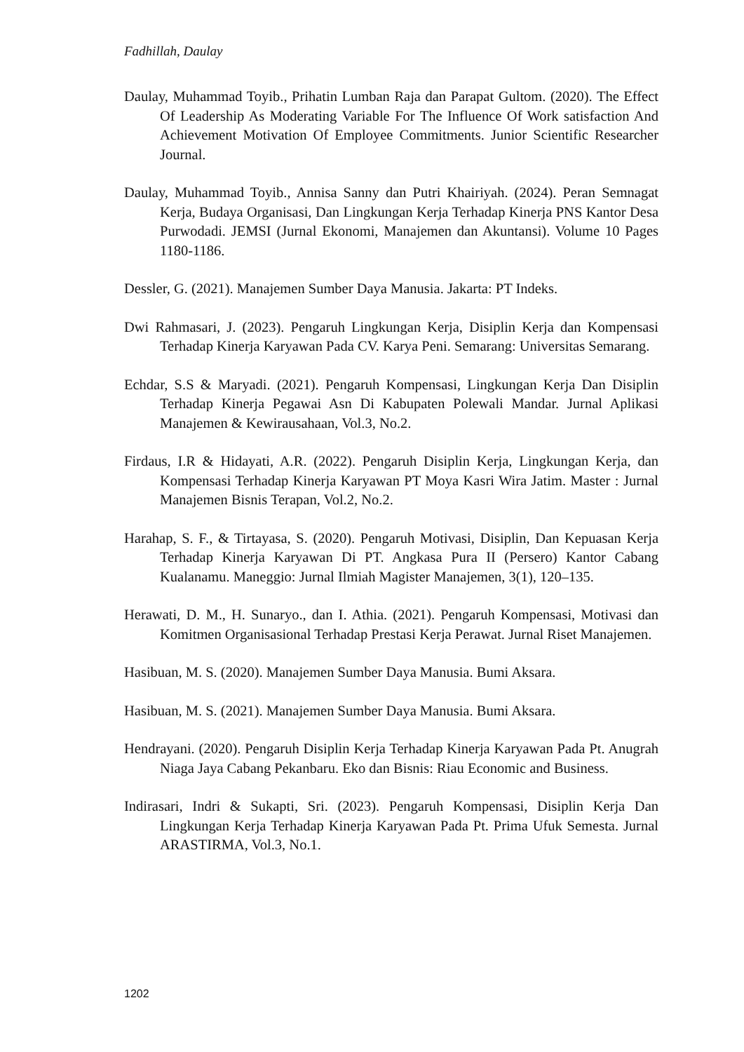Fadhillah, Daulay
Daulay, Muhammad Toyib., Prihatin Lumban Raja dan Parapat Gultom. (2020). The Effect Of Leadership As Moderating Variable For The Influence Of Work satisfaction And Achievement Motivation Of Employee Commitments. Junior Scientific Researcher Journal.
Daulay, Muhammad Toyib., Annisa Sanny dan Putri Khairiyah. (2024). Peran Semnagat Kerja, Budaya Organisasi, Dan Lingkungan Kerja Terhadap Kinerja PNS Kantor Desa Purwodadi. JEMSI (Jurnal Ekonomi, Manajemen dan Akuntansi). Volume 10 Pages 1180-1186.
Dessler, G. (2021). Manajemen Sumber Daya Manusia. Jakarta: PT Indeks.
Dwi Rahmasari, J. (2023). Pengaruh Lingkungan Kerja, Disiplin Kerja dan Kompensasi Terhadap Kinerja Karyawan Pada CV. Karya Peni. Semarang: Universitas Semarang.
Echdar, S.S & Maryadi. (2021). Pengaruh Kompensasi, Lingkungan Kerja Dan Disiplin Terhadap Kinerja Pegawai Asn Di Kabupaten Polewali Mandar. Jurnal Aplikasi Manajemen & Kewirausahaan, Vol.3, No.2.
Firdaus, I.R & Hidayati, A.R. (2022). Pengaruh Disiplin Kerja, Lingkungan Kerja, dan Kompensasi Terhadap Kinerja Karyawan PT Moya Kasri Wira Jatim. Master : Jurnal Manajemen Bisnis Terapan, Vol.2, No.2.
Harahap, S. F., & Tirtayasa, S. (2020). Pengaruh Motivasi, Disiplin, Dan Kepuasan Kerja Terhadap Kinerja Karyawan Di PT. Angkasa Pura II (Persero) Kantor Cabang Kualanamu. Maneggio: Jurnal Ilmiah Magister Manajemen, 3(1), 120–135.
Herawati, D. M., H. Sunaryo., dan I. Athia. (2021). Pengaruh Kompensasi, Motivasi dan Komitmen Organisasional Terhadap Prestasi Kerja Perawat. Jurnal Riset Manajemen.
Hasibuan, M. S. (2020). Manajemen Sumber Daya Manusia. Bumi Aksara.
Hasibuan, M. S. (2021). Manajemen Sumber Daya Manusia. Bumi Aksara.
Hendrayani. (2020). Pengaruh Disiplin Kerja Terhadap Kinerja Karyawan Pada Pt. Anugrah Niaga Jaya Cabang Pekanbaru. Eko dan Bisnis: Riau Economic and Business.
Indirasari, Indri & Sukapti, Sri. (2023). Pengaruh Kompensasi, Disiplin Kerja Dan Lingkungan Kerja Terhadap Kinerja Karyawan Pada Pt. Prima Ufuk Semesta. Jurnal ARASTIRMA, Vol.3, No.1.
1202